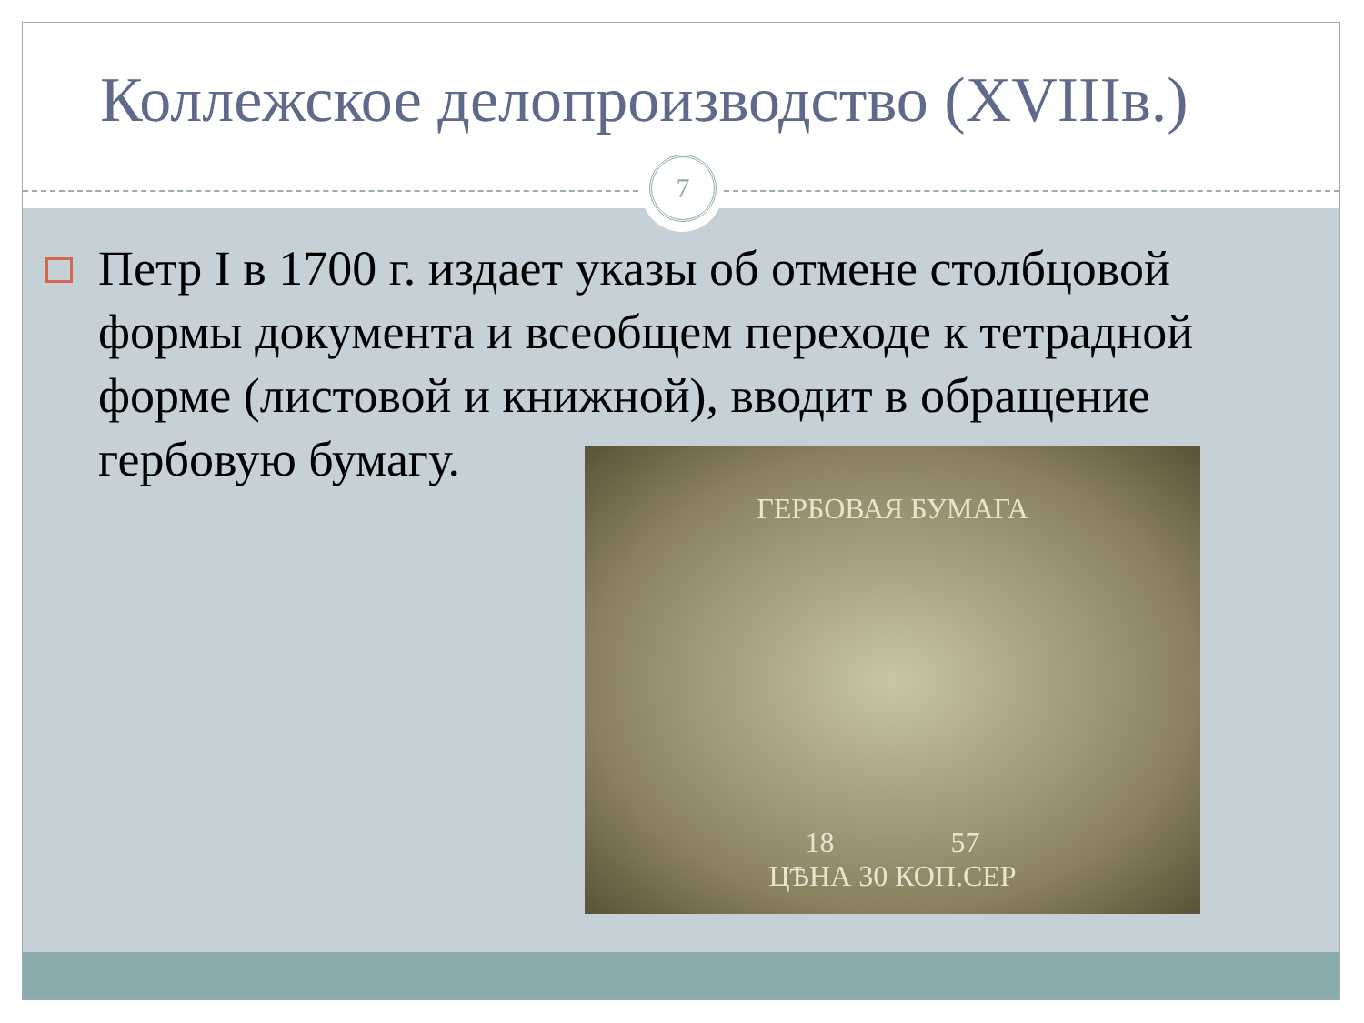Коллежское делопроизводство (XVIIIв.)
7
Петр I в 1700 г. издает указы об отмене столбцовой формы документа и всеобщем переходе к тетрадной форме (листовой и книжной), вводит в обращение гербовую бумагу.
ГЕРБОВАЯ БУМАГА
18 57
ЦѢНА 30 КОП.СЕР